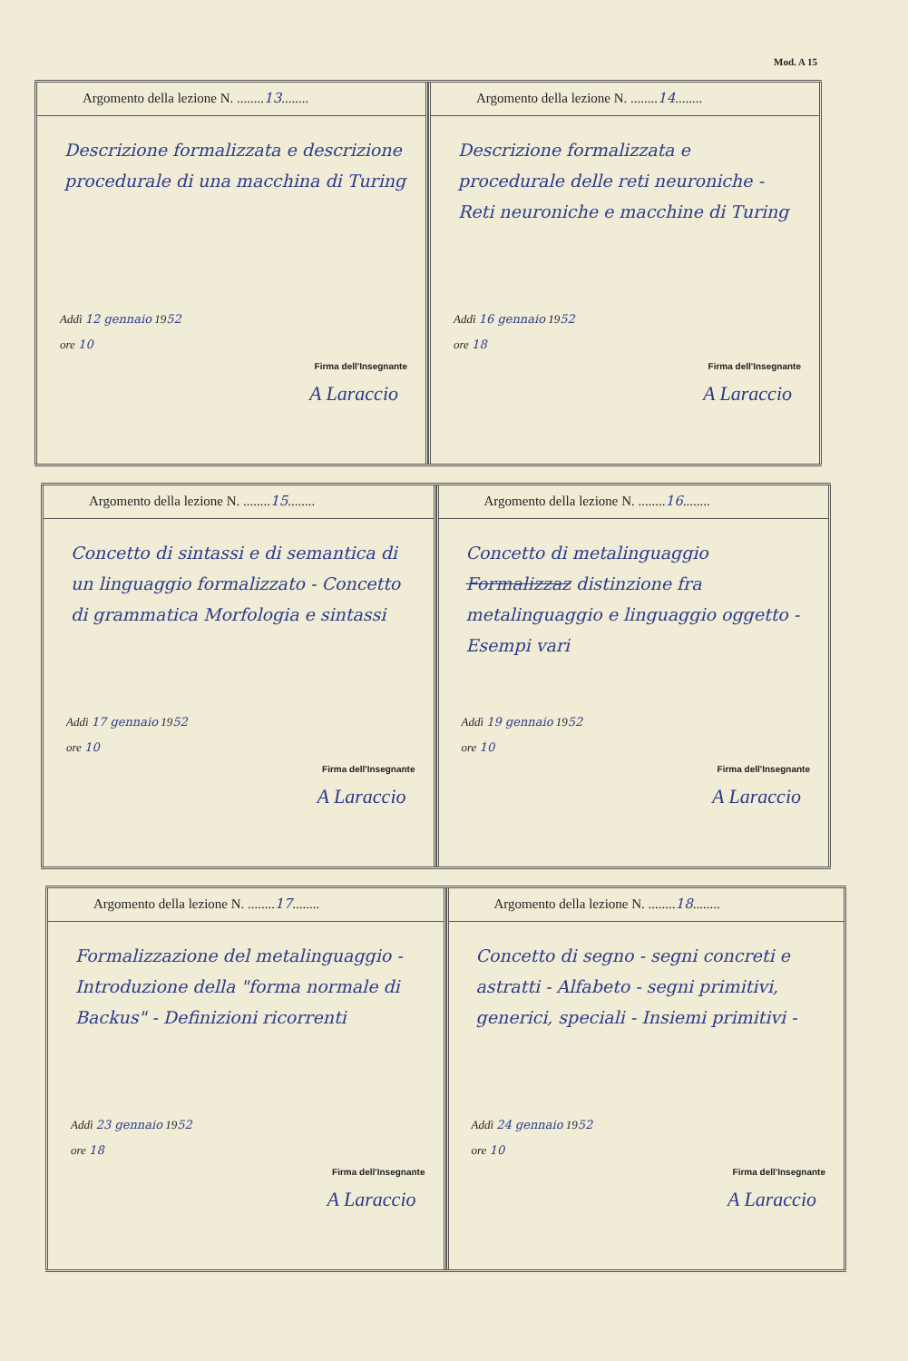Mod. A 15
Argomento della lezione N. ........13........
Descrizione formalizzata e descrizione procedurale di una macchina di Turing
Addì 12 gennaio 1952
ore 10
Firma dell'Insegnante
A Laraccio
Argomento della lezione N. ........14........
Descrizione formalizzata e procedurale delle reti neuroniche - Reti neuroniche e macchine di Turing
Addì 16 gennaio 1952
ore 18
Firma dell'Insegnante
A Laraccio
Argomento della lezione N. ........15........
Concetto di sintassi e di semantica di un linguaggio formalizzato - Concetto di grammatica Morfologia e sintassi
Addì 17 gennaio 1952
ore 10
Firma dell'Insegnante
A Laraccio
Argomento della lezione N. ........16........
Concetto di metalinguaggio Formalizzaz distinzione fra metalinguaggio e linguaggio oggetto - Esempi vari
Addì 19 gennaio 1952
ore 10
Firma dell'Insegnante
A Laraccio
Argomento della lezione N. ........17........
Formalizzazione del metalinguaggio - Introduzione della "forma normale di Backus" - Definizioni ricorrenti
Addì 23 gennaio 1952
ore 18
Firma dell'Insegnante
A Laraccio
Argomento della lezione N. ........18........
Concetto di segno - segni concreti e astratti - Alfabeto - segni primitivi, generici, speciali - Insiemi primitivi -
Addì 24 gennaio 1952
ore 10
Firma dell'Insegnante
A Laraccio